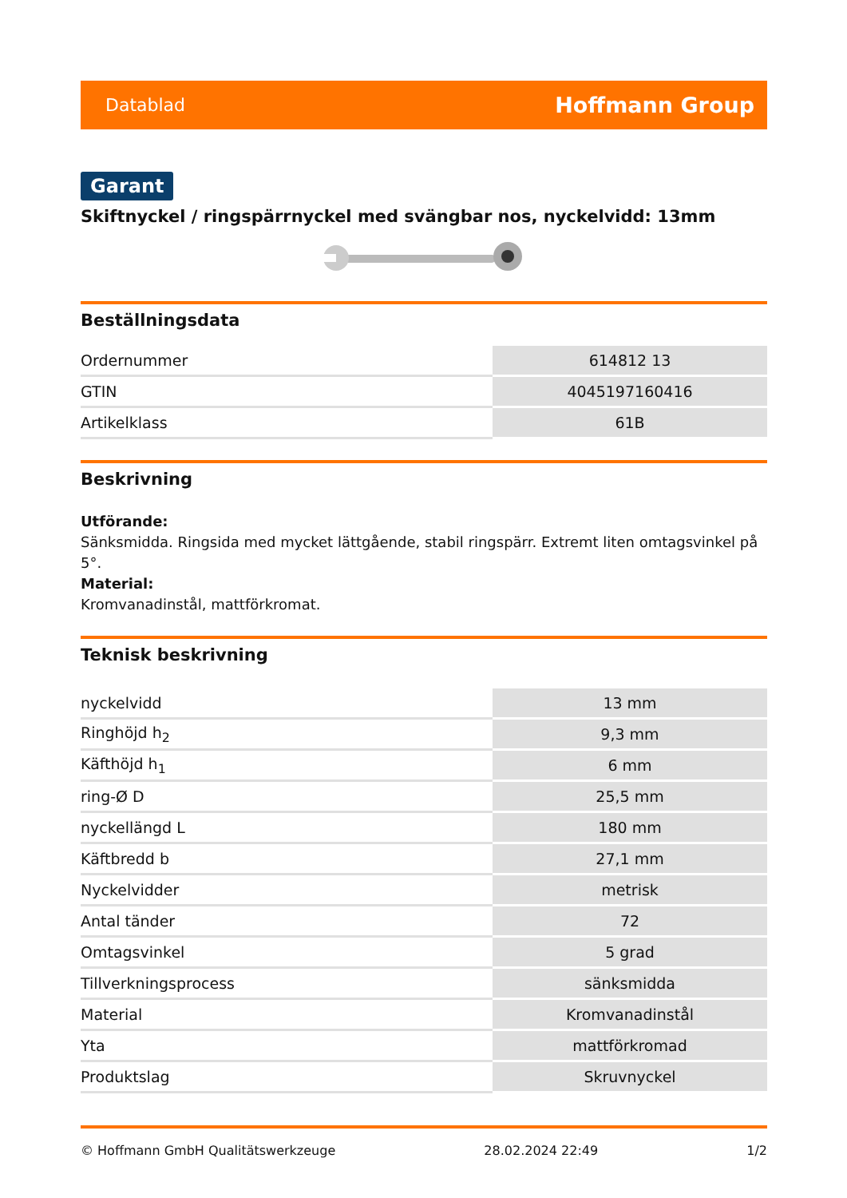Datablad Hoffmann Group
Garant
Skiftnyckel / ringspärrnyckel med svängbar nos, nyckelvidd: 13mm
Beställningsdata
| Ordernummer | 614812 13 |
| GTIN | 4045197160416 |
| Artikelklass | 61B |
Beskrivning
Utförande:
Sänksmidda. Ringsida med mycket lättgående, stabil ringspärr. Extremt liten omtagsvinkel på 5°.
Material:
Kromvanadinstål, mattförkromat.
Teknisk beskrivning
| nyckelvidd | 13 mm |
| Ringhöjd h<sub>2</sub> | 9,3 mm |
| Käfthöjd h<sub>1</sub> | 6 mm |
| ring-Ø D | 25,5 mm |
| nyckellängd L | 180 mm |
| Käftbredd b | 27,1 mm |
| Nyckelvidder | metrisk |
| Antal tänder | 72 |
| Omtagsvinkel | 5 grad |
| Tillverkningsprocess | sänksmidda |
| Material | Kromvanadinstål |
| Yta | mattförkromad |
| Produktslag | Skruvnyckel |
© Hoffmann GmbH Qualitätswerkzeuge 28.02.2024 22:49 1/2